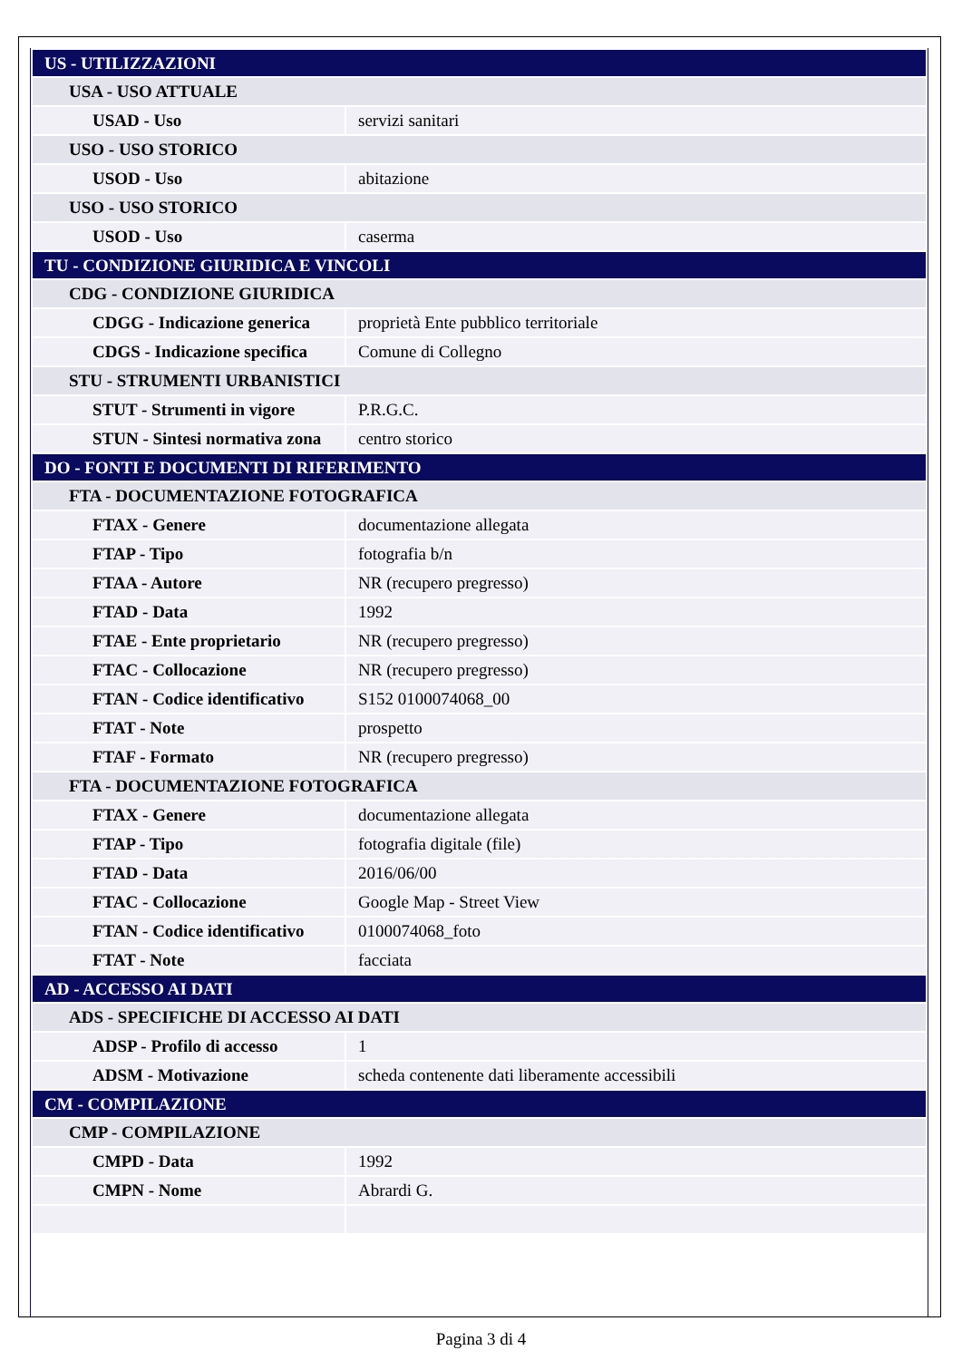| US - UTILIZZAZIONI | |
| USA - USO ATTUALE | |
| USAD - Uso | servizi sanitari |
| USO - USO STORICO | |
| USOD - Uso | abitazione |
| USO - USO STORICO | |
| USOD - Uso | caserma |
| TU - CONDIZIONE GIURIDICA E VINCOLI | |
| CDG - CONDIZIONE GIURIDICA | |
| CDGG - Indicazione generica | proprietà Ente pubblico territoriale |
| CDGS - Indicazione specifica | Comune di Collegno |
| STU - STRUMENTI URBANISTICI | |
| STUT - Strumenti in vigore | P.R.G.C. |
| STUN - Sintesi normativa zona | centro storico |
| DO - FONTI E DOCUMENTI DI RIFERIMENTO | |
| FTA - DOCUMENTAZIONE FOTOGRAFICA | |
| FTAX - Genere | documentazione allegata |
| FTAP - Tipo | fotografia b/n |
| FTAA - Autore | NR (recupero pregresso) |
| FTAD - Data | 1992 |
| FTAE - Ente proprietario | NR (recupero pregresso) |
| FTAC - Collocazione | NR (recupero pregresso) |
| FTAN - Codice identificativo | S152 0100074068_00 |
| FTAT - Note | prospetto |
| FTAF - Formato | NR (recupero pregresso) |
| FTA - DOCUMENTAZIONE FOTOGRAFICA | |
| FTAX - Genere | documentazione allegata |
| FTAP - Tipo | fotografia digitale (file) |
| FTAD - Data | 2016/06/00 |
| FTAC - Collocazione | Google Map - Street View |
| FTAN - Codice identificativo | 0100074068_foto |
| FTAT - Note | facciata |
| AD - ACCESSO AI DATI | |
| ADS - SPECIFICHE DI ACCESSO AI DATI | |
| ADSP - Profilo di accesso | 1 |
| ADSM - Motivazione | scheda contenente dati liberamente accessibili |
| CM - COMPILAZIONE | |
| CMP - COMPILAZIONE | |
| CMPD - Data | 1992 |
| CMPN - Nome | Abrardi G. |
Pagina 3 di 4